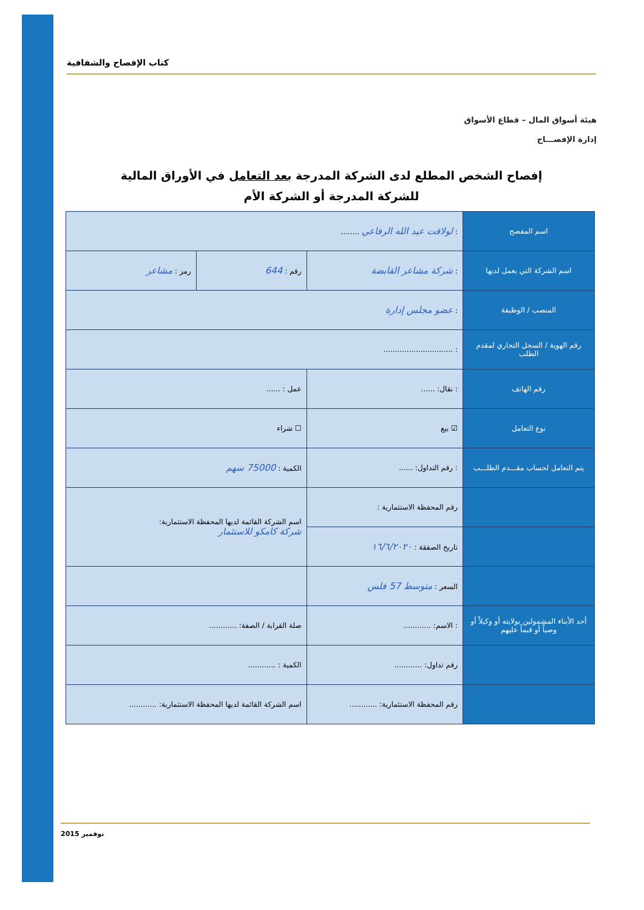كتاب الإفصاح والشفافية
هيئة أسواق المال – قطاع الأسواق
إدارة الإفصـــاح
إفصاح الشخص المطلع لدى الشركة المدرجة بعد التعامل في الأوراق المالية
للشركة المدرجة أو الشركة الأم
| اسم المفصح | : لولاقت عبد الله الرفاعي ........ | | |
| اسم الشركة التي يعمل لديها | : شركة مشاعر القابضة | رقم : 644 | رمز : مشاعر |
| المنصب / الوظيفة | : عضو مجلس إدارة | | |
| رقم الهوية / السجل التجاري لمقدم الطلب | : .............................. | | |
| رقم الهاتف | : نقال: ...... | عمل : ...... | |
| نوع التعامل | ☑ بيع | ☐ شراء | |
| يتم التعامل لحساب مقـــدم الطلـــب | : رقم التداول: ...... | الكمية : 75000 سهم | |
| | رقم المحفظة الاستثمارية : | اسم الشركة القائمة لديها المحفظة الاستثمارية: شركة كامكو للاستثمار | |
| | تاريخ الصفقة : ١٦/٦/٢٠٢٠ | | |
| | السعر : متوسط 57 فلس | | |
| أحد الأبناء المشمولين بولايته أو وكيلاً أو وصياً أو قيماً عليهم | : الاسم: ............ | صلة القرابة / الصفة: ............ | |
| | رقم تداول: ............ | الكمية : ............ | |
| | رقم المحفظة الاستثمارية: ............ | اسم الشركة القائمة لديها المحفظة الاستثمارية: ............ | |
نوفمبر 2015